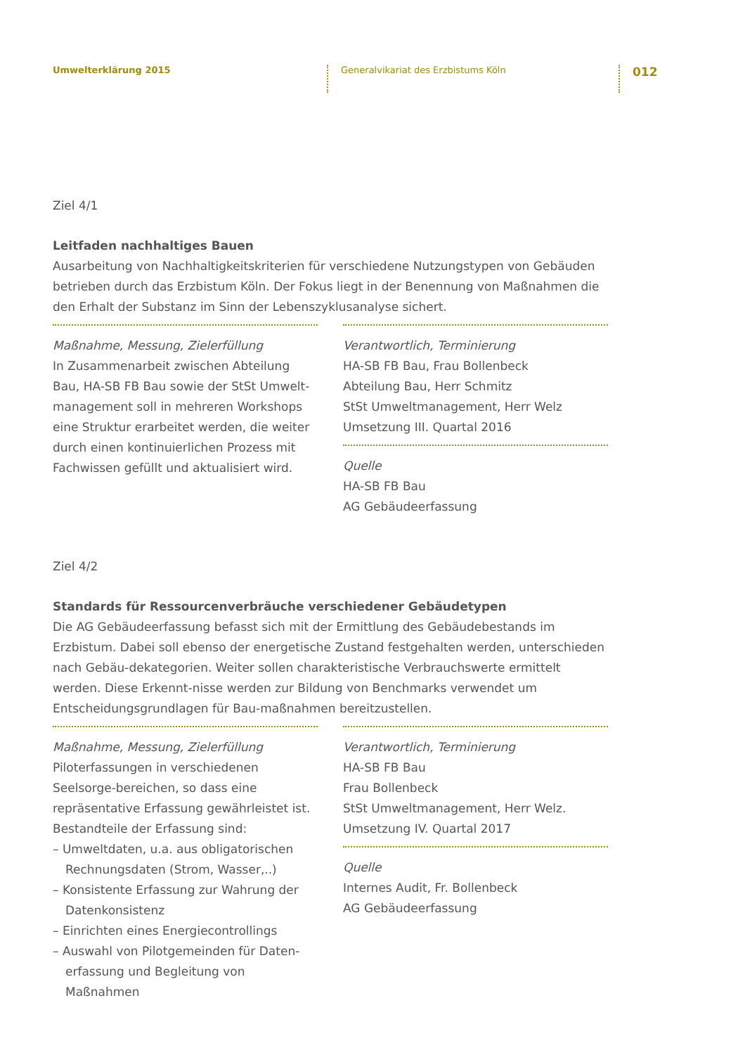Umwelterklärung 2015 Generalvikariat des Erzbistums Köln
012
Ziel 4/1
Leitfaden nachhaltiges Bauen
Ausarbeitung von Nachhaltigkeitskriterien für verschiedene Nutzungstypen von Gebäuden betrieben durch das Erzbistum Köln. Der Fokus liegt in der Benennung von Maßnahmen die den Erhalt der Substanz im Sinn der Lebenszyklusanalyse sichert.
Maßnahme, Messung, Zielerfüllung
In Zusammenarbeit zwischen Abteilung Bau, HA-SB FB Bau sowie der StSt Umwelt-management soll in mehreren Workshops eine Struktur erarbeitet werden, die weiter durch einen kontinuierlichen Prozess mit Fachwissen gefüllt und aktualisiert wird.
Verantwortlich, Terminierung
HA-SB FB Bau, Frau Bollenbeck
Abteilung Bau, Herr Schmitz
StSt Umweltmanagement, Herr Welz
Umsetzung III. Quartal 2016
Quelle
HA-SB FB Bau
AG Gebäudeerfassung
Ziel 4/2
Standards für Ressourcenverbräuche verschiedener Gebäudetypen
Die AG Gebäudeerfassung befasst sich mit der Ermittlung des Gebäudebestands im Erzbistum. Dabei soll ebenso der energetische Zustand festgehalten werden, unterschieden nach Gebäu-dekategorien. Weiter sollen charakteristische Verbrauchswerte ermittelt werden. Diese Erkennt-nisse werden zur Bildung von Benchmarks verwendet um Entscheidungsgrundlagen für Bau-maßnahmen bereitzustellen.
Maßnahme, Messung, Zielerfüllung
Piloterfassungen in verschiedenen Seelsorge-bereichen, so dass eine repräsentative Erfassung gewährleistet ist. Bestandteile der Erfassung sind:
– Umweltdaten, u.a. aus obligatorischen
Rechnungsdaten (Strom, Wasser,..)
– Konsistente Erfassung zur Wahrung der
Datenkonsistenz
– Einrichten eines Energiecontrollings
– Auswahl von Pilotgemeinden für Daten-
erfassung und Begleitung von Maßnahmen
Verantwortlich, Terminierung
HA-SB FB Bau
Frau Bollenbeck
StSt Umweltmanagement, Herr Welz.
Umsetzung IV. Quartal 2017
Quelle
Internes Audit, Fr. Bollenbeck
AG Gebäudeerfassung